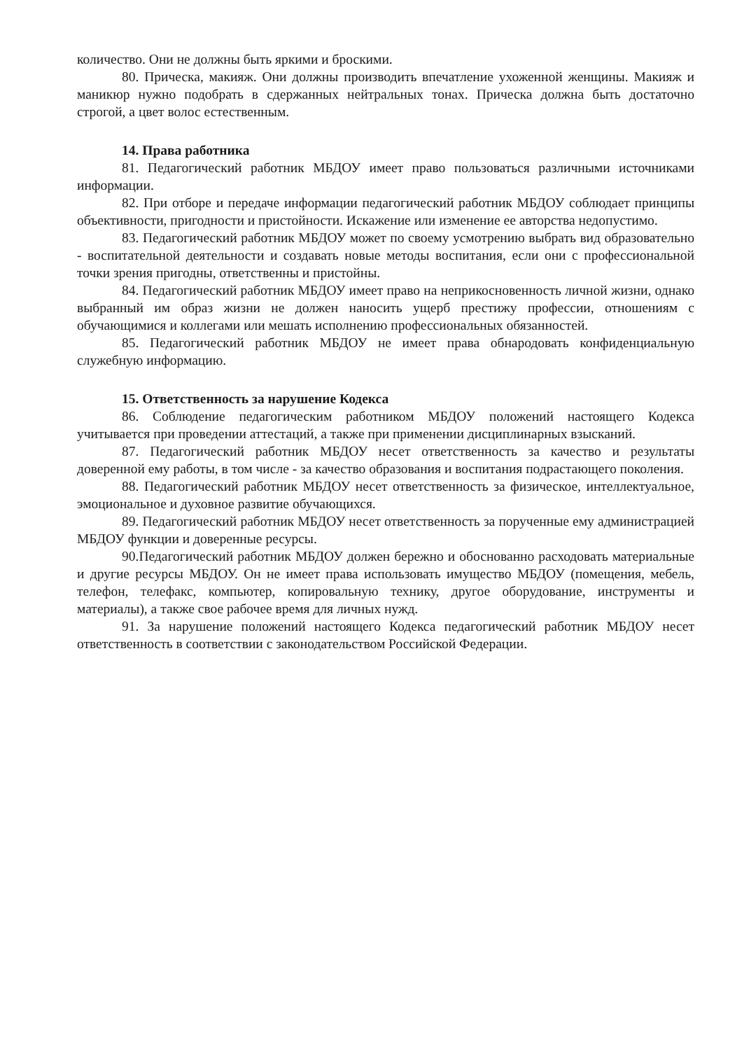количество. Они не должны быть яркими и броскими.
80. Прическа, макияж. Они должны производить впечатление ухоженной женщины. Макияж и маникюр нужно подобрать в сдержанных нейтральных тонах. Прическа должна быть достаточно строгой, а цвет волос естественным.
14. Права работника
81. Педагогический работник МБДОУ имеет право пользоваться различными источниками информации.
82. При отборе и передаче информации педагогический работник МБДОУ соблюдает принципы объективности, пригодности и пристойности. Искажение или изменение ее авторства недопустимо.
83. Педагогический работник МБДОУ может по своему усмотрению выбрать вид образовательно - воспитательной деятельности и создавать новые методы воспитания, если они с профессиональной точки зрения пригодны, ответственны и пристойны.
84. Педагогический работник МБДОУ имеет право на неприкосновенность личной жизни, однако выбранный им образ жизни не должен наносить ущерб престижу профессии, отношениям с обучающимися и коллегами или мешать исполнению профессиональных обязанностей.
85. Педагогический работник МБДОУ не имеет права обнародовать конфиденциальную служебную информацию.
15. Ответственность за нарушение Кодекса
86. Соблюдение педагогическим работником МБДОУ положений настоящего Кодекса учитывается при проведении аттестаций, а также при применении дисциплинарных взысканий.
87. Педагогический работник МБДОУ несет ответственность за качество и результаты доверенной ему работы, в том числе - за качество образования и воспитания подрастающего поколения.
88. Педагогический работник МБДОУ несет ответственность за физическое, интеллектуальное, эмоциональное и духовное развитие обучающихся.
89. Педагогический работник МБДОУ несет ответственность за порученные ему администрацией МБДОУ функции и доверенные ресурсы.
90.Педагогический работник МБДОУ должен бережно и обоснованно расходовать материальные и другие ресурсы МБДОУ. Он не имеет права использовать имущество МБДОУ (помещения, мебель, телефон, телефакс, компьютер, копировальную технику, другое оборудование, инструменты и материалы), а также свое рабочее время для личных нужд.
91. За нарушение положений настоящего Кодекса педагогический работник МБДОУ несет ответственность в соответствии с законодательством Российской Федерации.